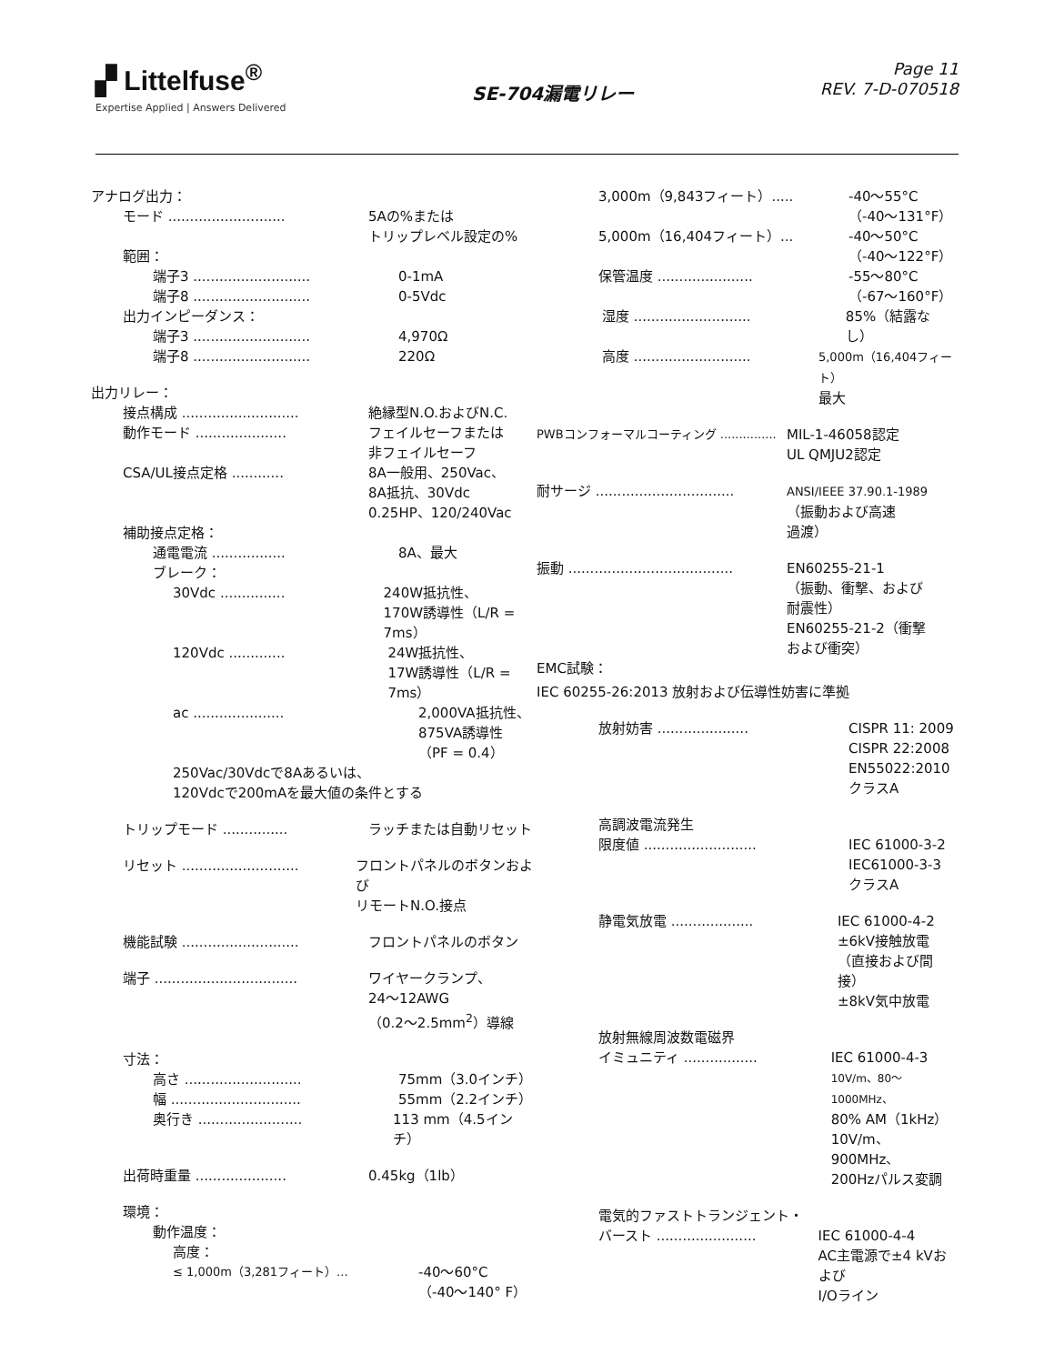▞ Littelfuse<sup>®</sup>
Expertise Applied | Answers Delivered
SE-704漏電リレー
Page 11
REV. 7-D-070518
アナログ出力：
モード ........................... 5Aの%または
トリップレベル設定の%
範囲：
端子3 ........................... 0-1mA
端子8 ........................... 0-5Vdc
出力インピーダンス：
端子3 ........................... 4,970Ω
端子8 ........................... 220Ω
出力リレー：
接点構成 ........................... 絶縁型N.O.およびN.C.
動作モード ..................... フェイルセーフまたは
非フェイルセーフ
CSA/UL接点定格 ............ 8A一般用、250Vac、
8A抵抗、30Vdc
0.25HP、120/240Vac
補助接点定格：
通電電流 ................. 8A、最大
ブレーク：
30Vdc ............... 240W抵抗性、
170W誘導性（L/R = 7ms）
120Vdc ............. 24W抵抗性、
17W誘導性（L/R = 7ms）
ac ..................... 2,000VA抵抗性、
875VA誘導性
（PF = 0.4）
250Vac/30Vdcで8Aあるいは、
120Vdcで200mAを最大値の条件とする
トリップモード ............... ラッチまたは自動リセット
リセット ........................... フロントパネルのボタンおよび
リモートN.O.接点
機能試験 ........................... フロントパネルのボタン
端子 ................................. ワイヤークランプ、
24～12AWG
（0.2～2.5mm<sup>2</sup>）導線
寸法：
高さ ........................... 75mm（3.0インチ）
幅 .............................. 55mm（2.2インチ）
奥行き ........................ 113 mm（4.5インチ）
出荷時重量 ..................... 0.45kg（1lb）
環境：
動作温度：
高度：
≤ 1,000m（3,281フィート）... -40～60°C
（-40～140° F）
3,000m（9,843フィート）..... -40～55°C
（-40～131°F）
5,000m（16,404フィート）... -40～50°C
（-40～122°F）
保管温度 ...................... -55～80°C
（-67～160°F）
湿度 ........................... 85%（結露なし）
高度 ........................... 5,000m（16,404フィート）
最大
PWBコンフォーマルコーティング ............... MIL-1-46058認定
UL QMJU2認定
耐サージ ................................ ANSI/IEEE 37.90.1-1989
（振動および高速
過渡）
振動 ...................................... EN60255-21-1
（振動、衝撃、および
耐震性）
EN60255-21-2（衝撃
および衝突）
EMC試験：
IEC 60255-26:2013 放射および伝導性妨害に準拠
放射妨害 ..................... CISPR 11: 2009
CISPR 22:2008
EN55022:2010
クラスA
高調波電流発生
限度値 .......................... IEC 61000-3-2
IEC61000-3-3
クラスA
静電気放電 ................... IEC 61000-4-2
±6kV接触放電
（直接および間接）
±8kV気中放電
放射無線周波数電磁界
イミュニティ ................. IEC 61000-4-3
10V/m、80～1000MHz、
80% AM（1kHz）
10V/m、900MHz、
200Hzパルス変調
電気的ファストトランジェント・
バースト ....................... IEC 61000-4-4
AC主電源で±4 kVおよび
I/Oライン